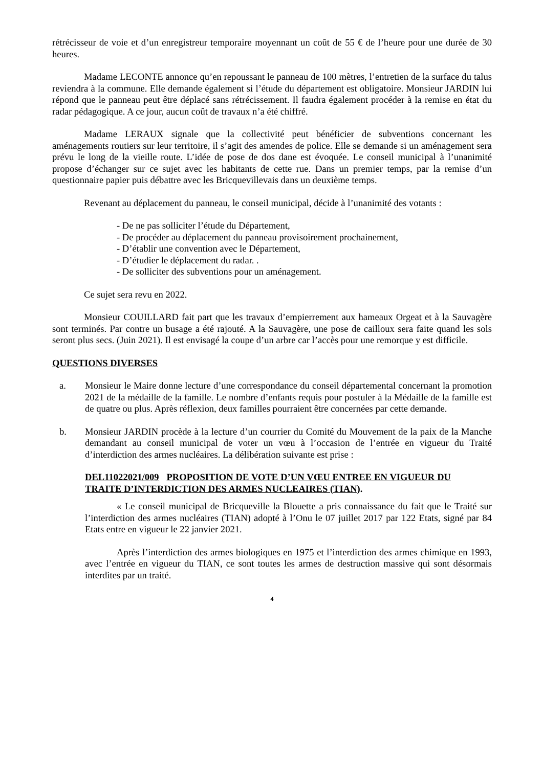rétrécisseur de voie et d’un enregistreur temporaire moyennant un coût de 55 € de l’heure pour une durée de 30 heures.
Madame LECONTE annonce qu’en repoussant le panneau de 100 mètres, l’entretien de la surface du talus reviendra à la commune. Elle demande également si l’étude du département est obligatoire. Monsieur JARDIN lui répond que le panneau peut être déplacé sans rétrécissement. Il faudra également procéder à la remise en état du radar pédagogique. A ce jour, aucun coût de travaux n’a été chiffré.
Madame LERAUX signale que la collectivité peut bénéficier de subventions concernant les aménagements routiers sur leur territoire, il s’agit des amendes de police. Elle se demande si un aménagement sera prévu le long de la vieille route. L’idée de pose de dos dane est évoquée. Le conseil municipal à l’unanimité propose d’échanger sur ce sujet avec les habitants de cette rue. Dans un premier temps, par la remise d’un questionnaire papier puis débattre avec les Bricquevillevais dans un deuxième temps.
Revenant au déplacement du panneau, le conseil municipal, décide à l’unanimité des votants :
- De ne pas solliciter l’étude du Département,
- De procéder au déplacement du panneau provisoirement prochainement,
- D’établir une convention avec le Département,
- D’étudier le déplacement du radar. .
- De solliciter des subventions pour un aménagement.
Ce sujet sera revu en 2022.
Monsieur COUILLARD fait part que les travaux d’empierrement aux hameaux Orgeat et à la Sauvagère sont terminés. Par contre un busage a été rajouté. A la Sauvagère, une pose de cailloux sera faite quand les sols seront plus secs. (Juin 2021). Il est envisagé la coupe d’un arbre car l’accès pour une remorque y est difficile.
QUESTIONS DIVERSES
a. Monsieur le Maire donne lecture d’une correspondance du conseil départemental concernant la promotion 2021 de la médaille de la famille. Le nombre d’enfants requis pour postuler à la Médaille de la famille est de quatre ou plus. Après réflexion, deux familles pourraient être concernées par cette demande.
b. Monsieur JARDIN procède à la lecture d’un courrier du Comité du Mouvement de la paix de la Manche demandant au conseil municipal de voter un vœu à l’occasion de l’entrée en vigueur du Traité d’interdiction des armes nucléaires. La délibération suivante est prise :
DEL11022021/009 PROPOSITION DE VOTE D’UN VŒU ENTREE EN VIGUEUR DU TRAITE D’INTERDICTION DES ARMES NUCLEAIRES (TIAN).
« Le conseil municipal de Bricqueville la Blouette a pris connaissance du fait que le Traité sur l’interdiction des armes nucléaires (TIAN) adopté à l’Onu le 07 juillet 2017 par 122 Etats, signé par 84 Etats entre en vigueur le 22 janvier 2021.
Après l’interdiction des armes biologiques en 1975 et l’interdiction des armes chimique en 1993, avec l’entrée en vigueur du TIAN, ce sont toutes les armes de destruction massive qui sont désormais interdites par un traité.
4